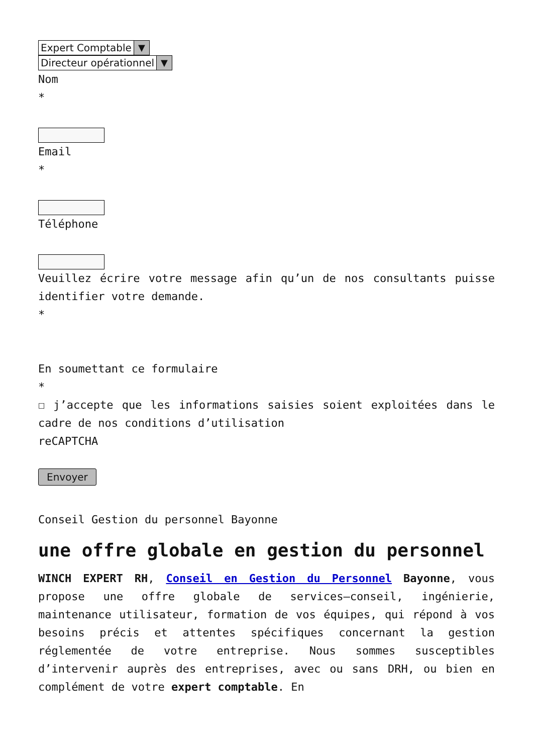Expert Comptable ▼
Directeur opérationnel ▼
Nom
*
Email
*
Téléphone
Veuillez écrire votre message afin qu’un de nos consultants puisse identifier votre demande.
*
En soumettant ce formulaire
*
☐ j’accepte que les informations saisies soient exploitées dans le cadre de nos conditions d’utilisation
reCAPTCHA
Envoyer
Conseil Gestion du personnel Bayonne
une offre globale en gestion du personnel
WINCH EXPERT RH, Conseil en Gestion du Personnel Bayonne, vous propose une offre globale de services–conseil, ingénierie, maintenance utilisateur, formation de vos équipes, qui répond à vos besoins précis et attentes spécifiques concernant la gestion réglementée de votre entreprise. Nous sommes susceptibles d’intervenir auprès des entreprises, avec ou sans DRH, ou bien en complément de votre expert comptable. En